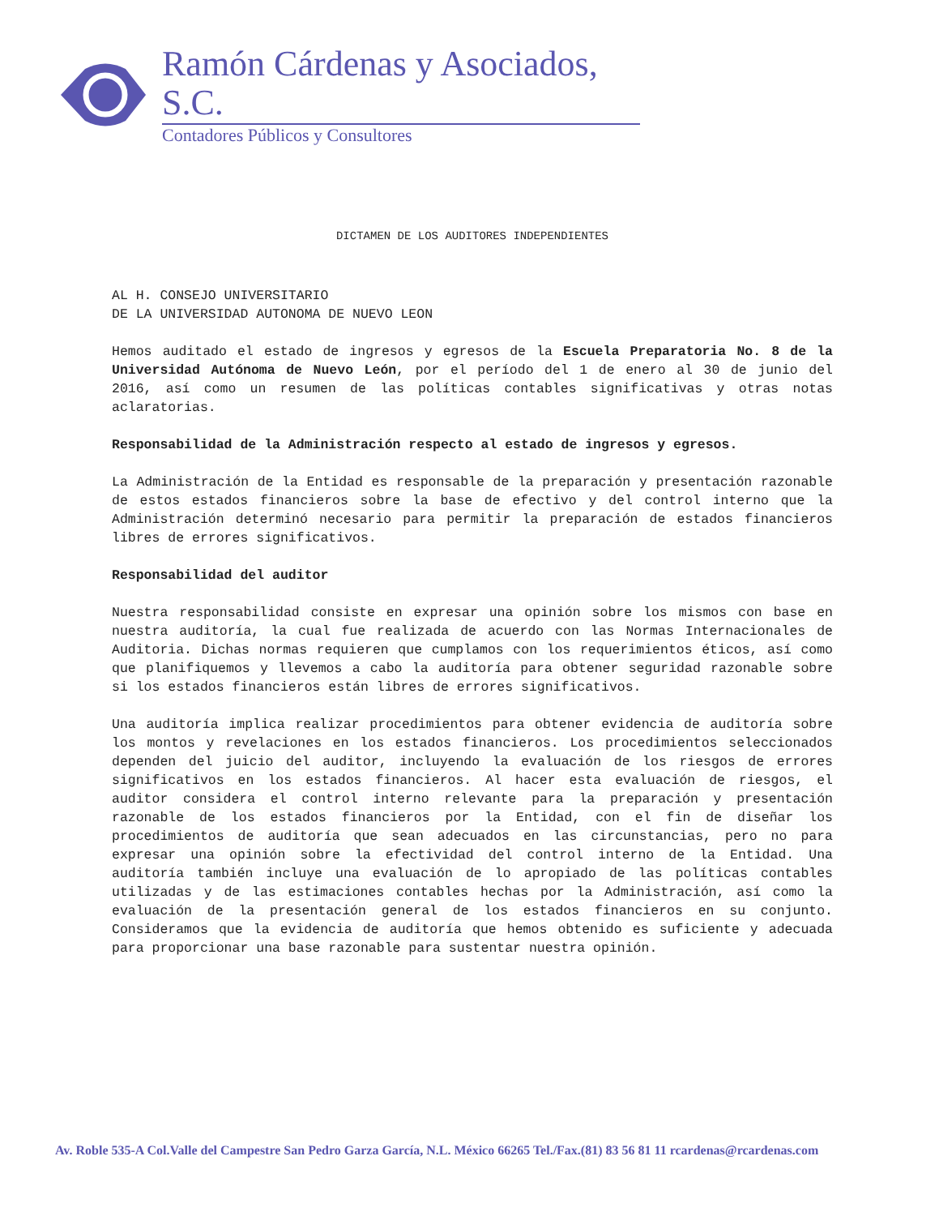Ramón Cárdenas y Asociados, S.C.
Contadores Públicos y Consultores
DICTAMEN DE LOS AUDITORES INDEPENDIENTES
AL H. CONSEJO UNIVERSITARIO
DE LA UNIVERSIDAD AUTONOMA DE NUEVO LEON
Hemos auditado el estado de ingresos y egresos de la Escuela Preparatoria No. 8 de la Universidad Autónoma de Nuevo León, por el período del 1 de enero al 30 de junio del 2016, así como un resumen de las políticas contables significativas y otras notas aclaratorias.
Responsabilidad de la Administración respecto al estado de ingresos y egresos.
La Administración de la Entidad es responsable de la preparación y presentación razonable de estos estados financieros sobre la base de efectivo y del control interno que la Administración determinó necesario para permitir la preparación de estados financieros libres de errores significativos.
Responsabilidad del auditor
Nuestra responsabilidad consiste en expresar una opinión sobre los mismos con base en nuestra auditoría, la cual fue realizada de acuerdo con las Normas Internacionales de Auditoria. Dichas normas requieren que cumplamos con los requerimientos éticos, así como que planifiquemos y llevemos a cabo la auditoría para obtener seguridad razonable sobre si los estados financieros están libres de errores significativos.
Una auditoría implica realizar procedimientos para obtener evidencia de auditoría sobre los montos y revelaciones en los estados financieros. Los procedimientos seleccionados dependen del juicio del auditor, incluyendo la evaluación de los riesgos de errores significativos en los estados financieros. Al hacer esta evaluación de riesgos, el auditor considera el control interno relevante para la preparación y presentación razonable de los estados financieros por la Entidad, con el fin de diseñar los procedimientos de auditoría que sean adecuados en las circunstancias, pero no para expresar una opinión sobre la efectividad del control interno de la Entidad. Una auditoría también incluye una evaluación de lo apropiado de las políticas contables utilizadas y de las estimaciones contables hechas por la Administración, así como la evaluación de la presentación general de los estados financieros en su conjunto. Consideramos que la evidencia de auditoría que hemos obtenido es suficiente y adecuada para proporcionar una base razonable para sustentar nuestra opinión.
Av. Roble 535-A Col.Valle del Campestre San Pedro Garza García, N.L. México 66265 Tel./Fax.(81) 83 56 81 11 rcardenas@rcardenas.com